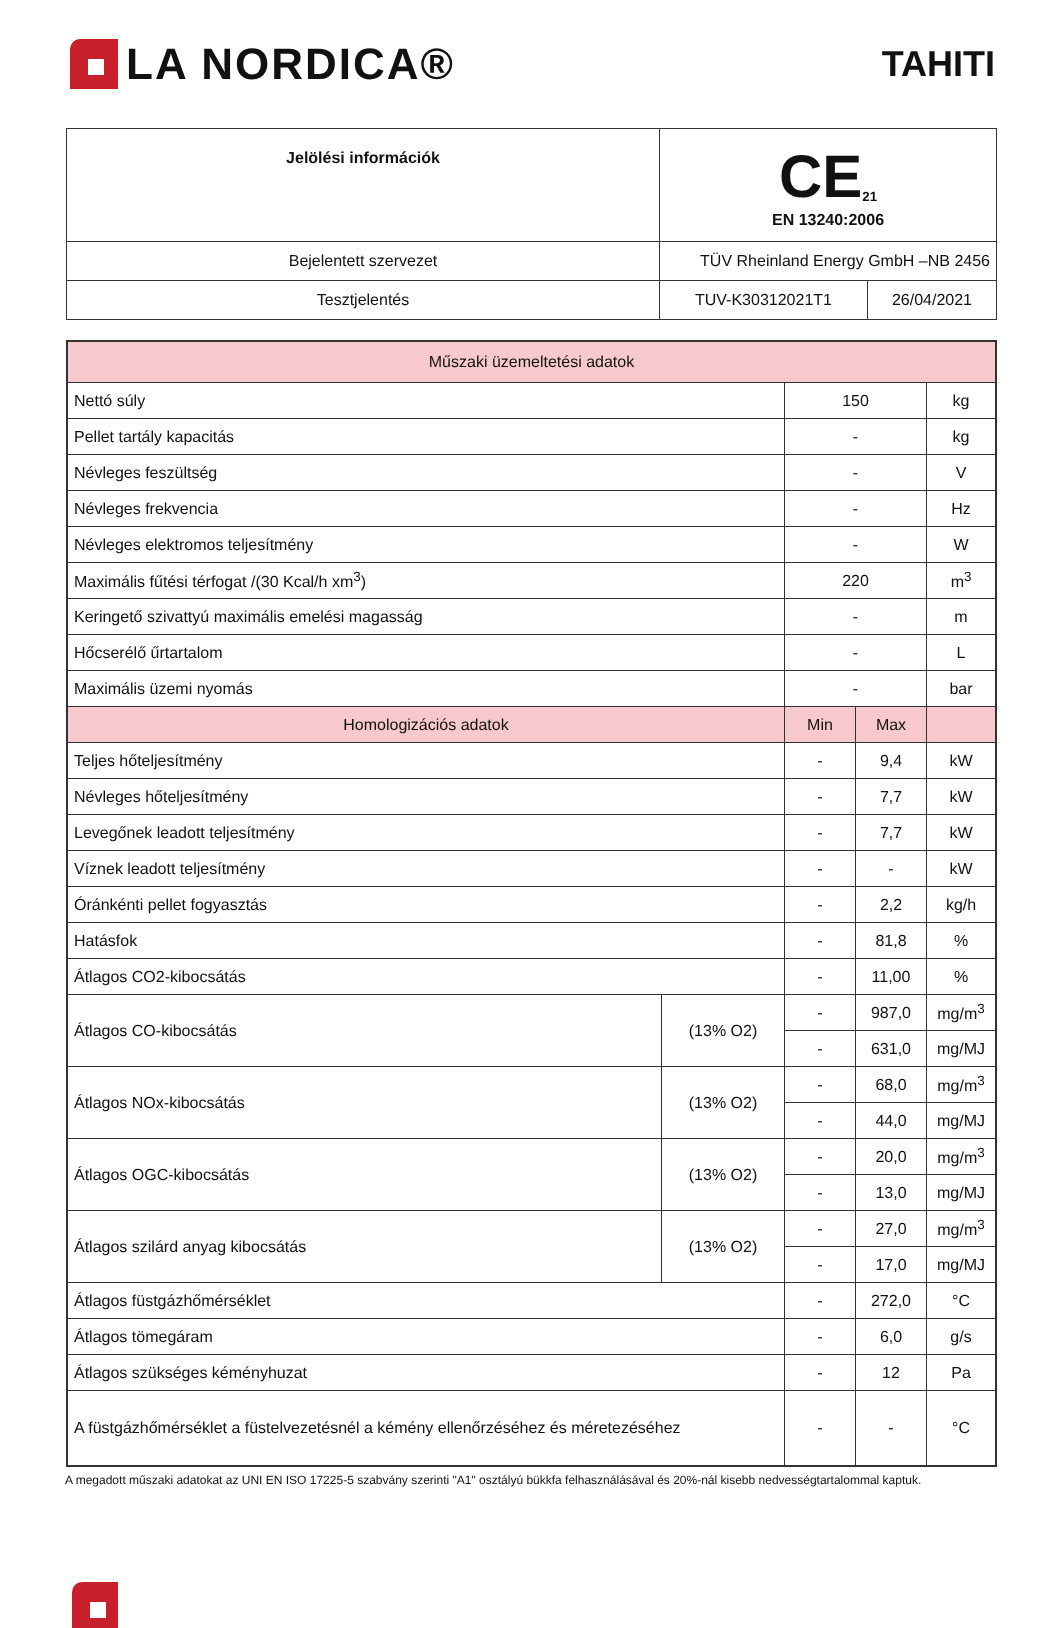LA NORDICA®
TAHITI
| Jelölési információk | CE<sub>21</sub> EN 13240:2006 | |
| Bejelentett szervezet | TÜV Rheinland Energy GmbH –NB 2456 | |
| Tesztjelentés | TUV-K30312021T1 | 26/04/2021 |
| Műszaki üzemeltetési adatok | | | | |
| Nettó súly | | 150 | | kg |
| Pellet tartály kapacitás | | - | | kg |
| Névleges feszültség | | - | | V |
| Névleges frekvencia | | - | | Hz |
| Névleges elektromos teljesítmény | | - | | W |
| Maximális fűtési térfogat /(30 Kcal/h xm<sup>3</sup>) | | 220 | | m<sup>3</sup> |
| Keringető szivattyú maximális emelési magasság | | - | | m |
| Hőcserélő űrtartalom | | - | | L |
| Maximális üzemi nyomás | | - | | bar |
| Homologizációs adatok | | Min | Max | |
| Teljes hőteljesítmény | | - | 9,4 | kW |
| Névleges hőteljesítmény | | - | 7,7 | kW |
| Levegőnek leadott teljesítmény | | - | 7,7 | kW |
| Víznek leadott teljesítmény | | - | - | kW |
| Óránkénti pellet fogyasztás | | - | 2,2 | kg/h |
| Hatásfok | | - | 81,8 | % |
| Átlagos CO2-kibocsátás | | - | 11,00 | % |
| Átlagos CO-kibocsátás | (13% O2) | - | 987,0 | mg/m<sup>3</sup> |
| | | - | 631,0 | mg/MJ |
| Átlagos NOx-kibocsátás | (13% O2) | - | 68,0 | mg/m<sup>3</sup> |
| | | - | 44,0 | mg/MJ |
| Átlagos OGC-kibocsátás | (13% O2) | - | 20,0 | mg/m<sup>3</sup> |
| | | - | 13,0 | mg/MJ |
| Átlagos szilárd anyag kibocsátás | (13% O2) | - | 27,0 | mg/m<sup>3</sup> |
| | | - | 17,0 | mg/MJ |
| Átlagos füstgázhőmérséklet | | - | 272,0 | °C |
| Átlagos tömegáram | | - | 6,0 | g/s |
| Átlagos szükséges kéményhuzat | | - | 12 | Pa |
| A füstgázhőmérséklet a füstelvezetésnél a kémény ellenőrzéséhez és méretezéséhez | | - | - | °C |
A megadott műszaki adatokat az UNI EN ISO 17225-5 szabvány szerinti "A1" osztályú bükkfa felhasználásával és 20%-nál kisebb nedvességtartalommal kaptuk.